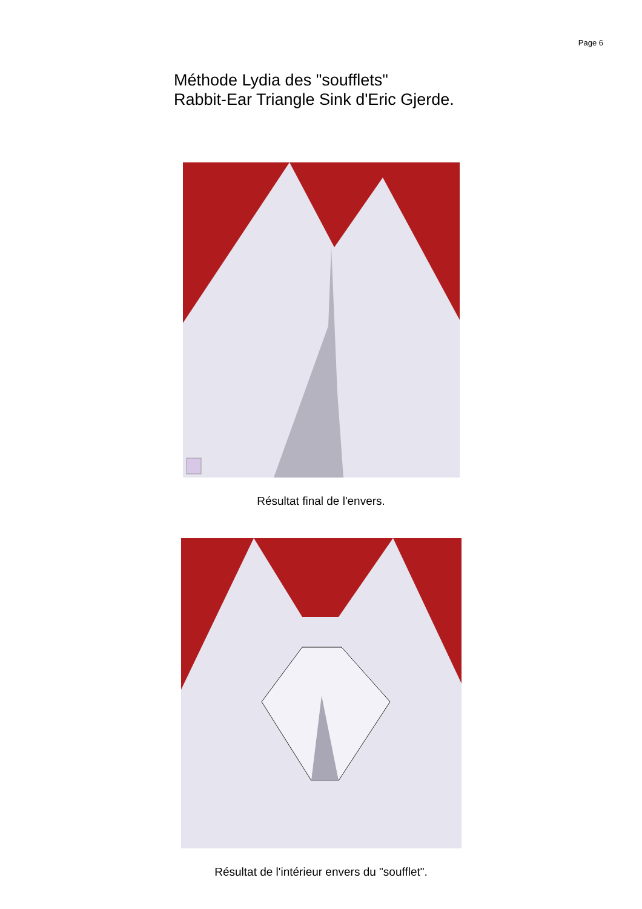Page 6
Méthode Lydia des "soufflets"
Rabbit-Ear Triangle Sink d'Eric Gjerde.
Résultat final de l'envers.
Résultat de l'intérieur envers du "soufflet".